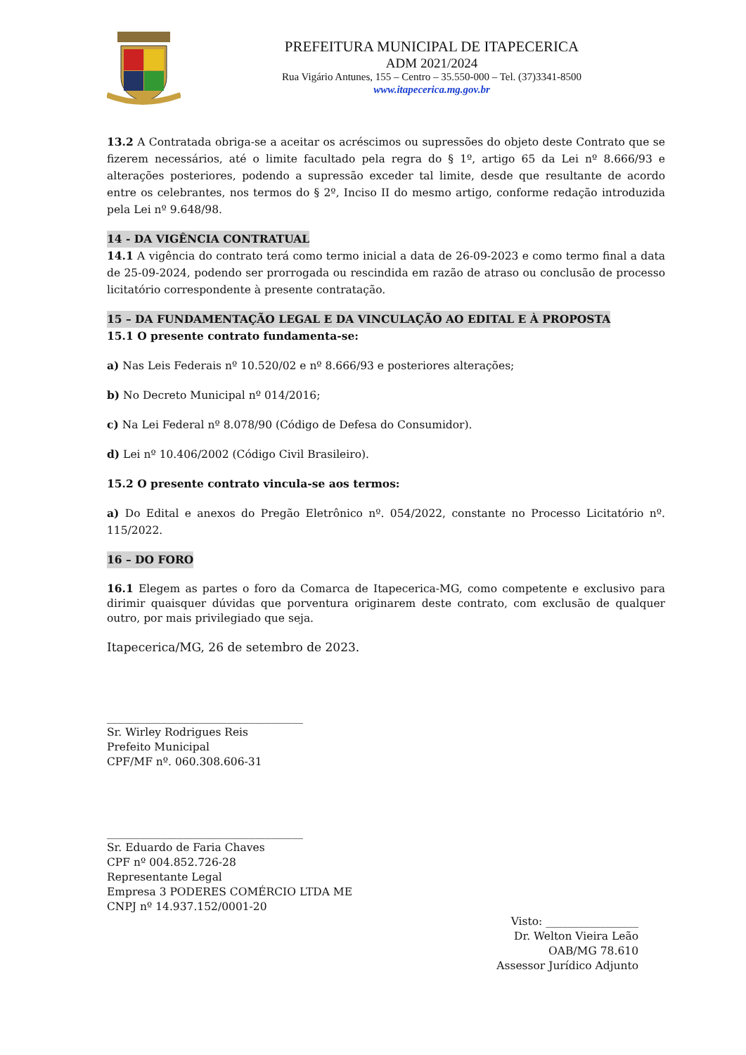PREFEITURA MUNICIPAL DE ITAPECERICA
ADM 2021/2024
Rua Vigário Antunes, 155 – Centro – 35.550-000 – Tel. (37)3341-8500
www.itapecerica.mg.gov.br
13.2 A Contratada obriga-se a aceitar os acréscimos ou supressões do objeto deste Contrato que se fizerem necessários, até o limite facultado pela regra do § 1º, artigo 65 da Lei nº 8.666/93 e alterações posteriores, podendo a supressão exceder tal limite, desde que resultante de acordo entre os celebrantes, nos termos do § 2º, Inciso II do mesmo artigo, conforme redação introduzida pela Lei nº 9.648/98.
14 - DA VIGÊNCIA CONTRATUAL
14.1 A vigência do contrato terá como termo inicial a data de 26-09-2023 e como termo final a data de 25-09-2024, podendo ser prorrogada ou rescindida em razão de atraso ou conclusão de processo licitatório correspondente à presente contratação.
15 – DA FUNDAMENTAÇÃO LEGAL E DA VINCULAÇÃO AO EDITAL E À PROPOSTA
15.1 O presente contrato fundamenta-se:
a) Nas Leis Federais nº 10.520/02 e nº 8.666/93 e posteriores alterações;
b) No Decreto Municipal nº 014/2016;
c) Na Lei Federal nº 8.078/90 (Código de Defesa do Consumidor).
d) Lei nº 10.406/2002 (Código Civil Brasileiro).
15.2 O presente contrato vincula-se aos termos:
a) Do Edital e anexos do Pregão Eletrônico nº. 054/2022, constante no Processo Licitatório nº. 115/2022.
16 – DO FORO
16.1 Elegem as partes o foro da Comarca de Itapecerica-MG, como competente e exclusivo para dirimir quaisquer dúvidas que porventura originarem deste contrato, com exclusão de qualquer outro, por mais privilegiado que seja.
Itapecerica/MG, 26 de setembro de 2023.
____________________________________
Sr. Wirley Rodrigues Reis
Prefeito Municipal
CPF/MF nº. 060.308.606-31
____________________________________
Sr. Eduardo de Faria Chaves
CPF nº 004.852.726-28
Representante Legal
Empresa 3 PODERES COMÉRCIO LTDA ME
CNPJ nº 14.937.152/0001-20
Visto: _________________
Dr. Welton Vieira Leão
OAB/MG 78.610
Assessor Jurídico Adjunto